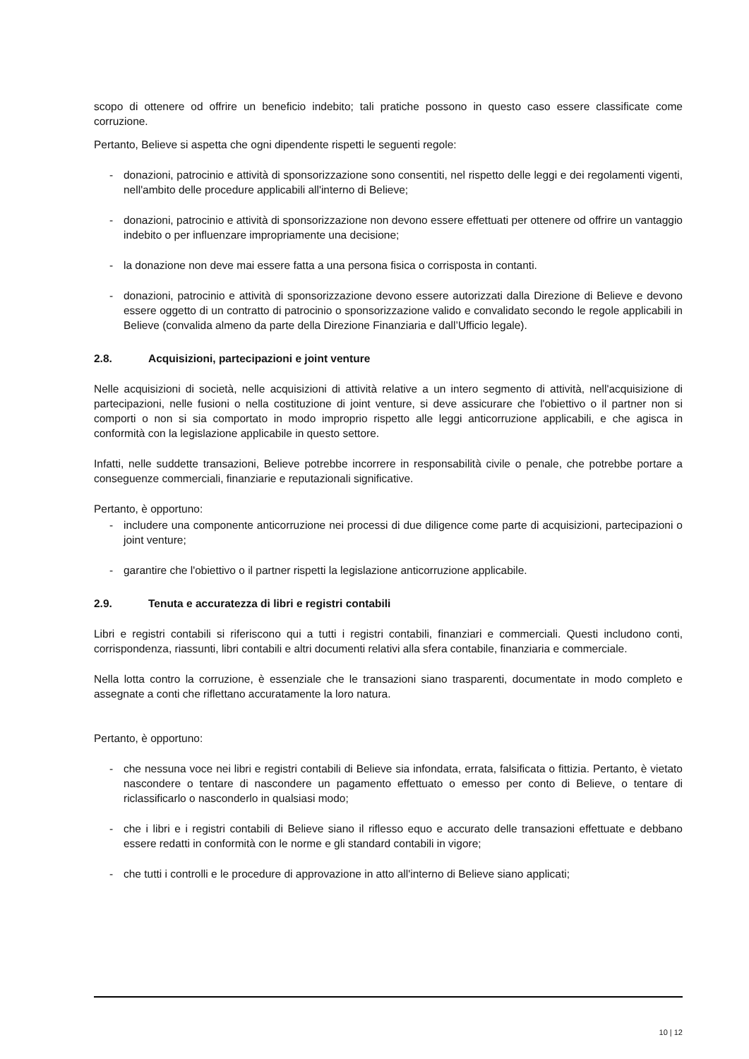scopo di ottenere od offrire un beneficio indebito; tali pratiche possono in questo caso essere classificate come corruzione.
Pertanto, Believe si aspetta che ogni dipendente rispetti le seguenti regole:
- donazioni, patrocinio e attività di sponsorizzazione sono consentiti, nel rispetto delle leggi e dei regolamenti vigenti, nell'ambito delle procedure applicabili all'interno di Believe;
- donazioni, patrocinio e attività di sponsorizzazione non devono essere effettuati per ottenere od offrire un vantaggio indebito o per influenzare impropriamente una decisione;
- la donazione non deve mai essere fatta a una persona fisica o corrisposta in contanti.
- donazioni, patrocinio e attività di sponsorizzazione devono essere autorizzati dalla Direzione di Believe e devono essere oggetto di un contratto di patrocinio o sponsorizzazione valido e convalidato secondo le regole applicabili in Believe (convalida almeno da parte della Direzione Finanziaria e dall’Ufficio legale).
2.8. Acquisizioni, partecipazioni e joint venture
Nelle acquisizioni di società, nelle acquisizioni di attività relative a un intero segmento di attività, nell'acquisizione di partecipazioni, nelle fusioni o nella costituzione di joint venture, si deve assicurare che l'obiettivo o il partner non si comporti o non si sia comportato in modo improprio rispetto alle leggi anticorruzione applicabili, e che agisca in conformità con la legislazione applicabile in questo settore.
Infatti, nelle suddette transazioni, Believe potrebbe incorrere in responsabilità civile o penale, che potrebbe portare a conseguenze commerciali, finanziarie e reputazionali significative.
Pertanto, è opportuno:
- includere una componente anticorruzione nei processi di due diligence come parte di acquisizioni, partecipazioni o joint venture;
- garantire che l'obiettivo o il partner rispetti la legislazione anticorruzione applicabile.
2.9. Tenuta e accuratezza di libri e registri contabili
Libri e registri contabili si riferiscono qui a tutti i registri contabili, finanziari e commerciali. Questi includono conti, corrispondenza, riassunti, libri contabili e altri documenti relativi alla sfera contabile, finanziaria e commerciale.
Nella lotta contro la corruzione, è essenziale che le transazioni siano trasparenti, documentate in modo completo e assegnate a conti che riflettano accuratamente la loro natura.
Pertanto, è opportuno:
- che nessuna voce nei libri e registri contabili di Believe sia infondata, errata, falsificata o fittizia. Pertanto, è vietato nascondere o tentare di nascondere un pagamento effettuato o emesso per conto di Believe, o tentare di riclassificarlo o nasconderlo in qualsiasi modo;
- che i libri e i registri contabili di Believe siano il riflesso equo e accurato delle transazioni effettuate e debbano essere redatti in conformità con le norme e gli standard contabili in vigore;
- che tutti i controlli e le procedure di approvazione in atto all'interno di Believe siano applicati;
10 | 12